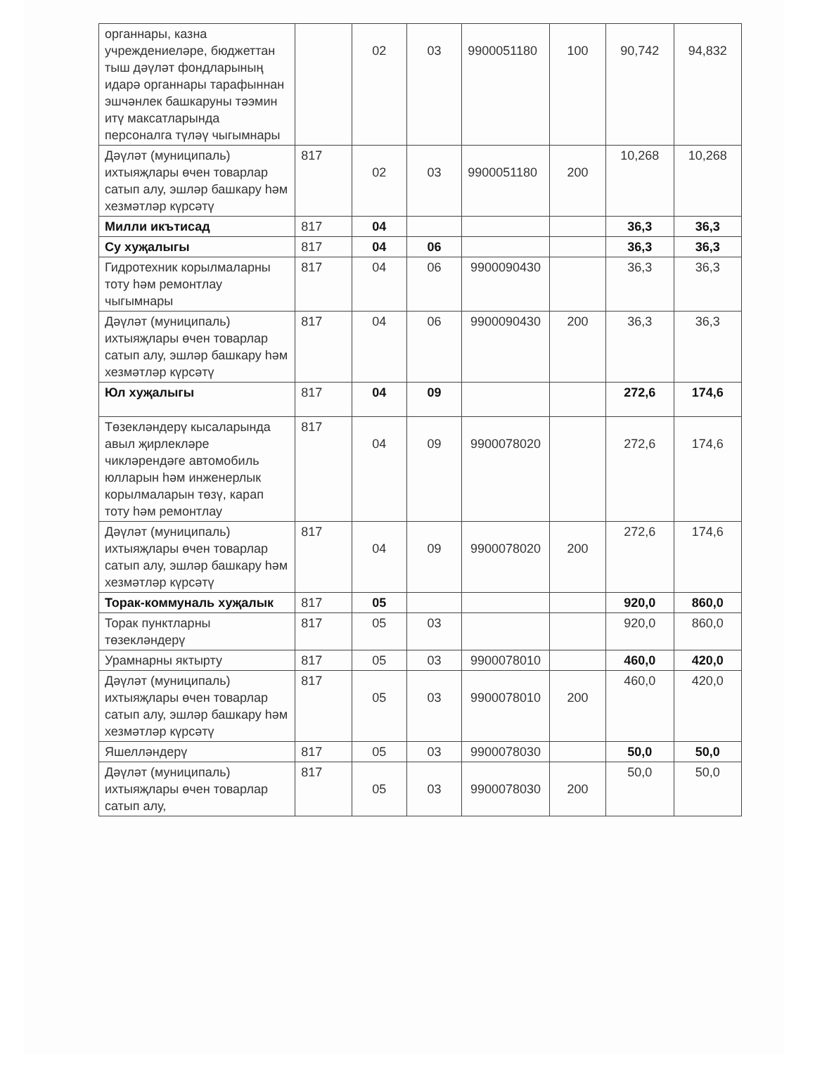| органнары, казна учреждениеләре, бюджеттан тыш дәүләт фондларының идарә органнары тарафыннан эшчәнлек башкаруны тәэмин итү максатларында персоналга түләү чыгымнары | | 02 | 03 | 9900051180 | 100 | 90,742 | 94,832 |
| Дәүләт (муниципаль) ихтыяҗлары өчен товарлар сатып алу, эшләр башкару һәм хезмәтләр күрсәтү | 817 | 02 | 03 | 9900051180 | 200 | 10,268 | 10,268 |
| Милли икътисад | 817 | 04 | | | | 36,3 | 36,3 |
| Су хуҗалыгы | 817 | 04 | 06 | | | 36,3 | 36,3 |
| Гидротехник корылмаларны тоту һәм ремонтлау чыгымнары | 817 | 04 | 06 | 9900090430 | | 36,3 | 36,3 |
| Дәүләт (муниципаль) ихтыяҗлары өчен товарлар сатып алу, эшләр башкару һәм хезмәтләр күрсәтү | 817 | 04 | 06 | 9900090430 | 200 | 36,3 | 36,3 |
| Юл хуҗалыгы | 817 | 04 | 09 | | | 272,6 | 174,6 |
| Төзекләндерү кысаларында авыл җирлекләре чикләрендәге автомобиль юлларын һәм инженерлык корылмаларын төзү, карап тоту һәм ремонтлау | 817 | 04 | 09 | 9900078020 | | 272,6 | 174,6 |
| Дәүләт (муниципаль) ихтыяҗлары өчен товарлар сатып алу, эшләр башкару һәм хезмәтләр күрсәтү | 817 | 04 | 09 | 9900078020 | 200 | 272,6 | 174,6 |
| Торак-коммуналь хуҗалык | 817 | 05 | | | | 920,0 | 860,0 |
| Торак пунктларны төзекләндерү | 817 | 05 | 03 | | | 920,0 | 860,0 |
| Урамнарны яктырту | 817 | 05 | 03 | 9900078010 | | 460,0 | 420,0 |
| Дәүләт (муниципаль) ихтыяҗлары өчен товарлар сатып алу, эшләр башкару һәм хезмәтләр күрсәтү | 817 | 05 | 03 | 9900078010 | 200 | 460,0 | 420,0 |
| Яшелләндерү | 817 | 05 | 03 | 9900078030 | | 50,0 | 50,0 |
| Дәүләт (муниципаль) ихтыяҗлары өчен товарлар сатып алу, | 817 | 05 | 03 | 9900078030 | 200 | 50,0 | 50,0 |